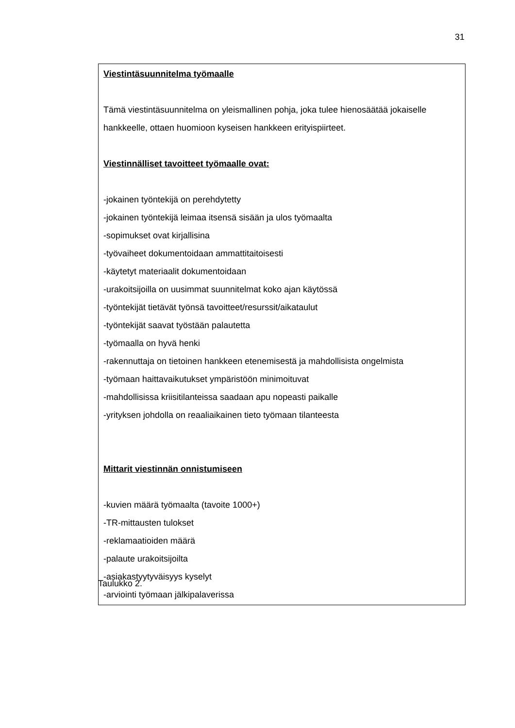31
| Viestintäsuunnitelma työmaalle Tämä viestintäsuunnitelma on yleismallinen pohja, joka tulee hienosäätää jokaiselle hankkeelle, ottaen huomioon kyseisen hankkeen erityispiirteet. Viestinnälliset tavoitteet työmaalle ovat: -jokainen työntekijä on perehdytetty -jokainen työntekijä leimaa itsensä sisään ja ulos työmaalta -sopimukset ovat kirjallisina -työvaiheet dokumentoidaan ammattitaitoisesti -käytetyt materiaalit dokumentoidaan -urakoitsijoilla on uusimmat suunnitelmat koko ajan käytössä -työntekijät tietävät työnsä tavoitteet/resurssit/aikataulut -työntekijät saavat työstään palautetta -työmaalla on hyvä henki -rakennuttaja on tietoinen hankkeen etenemisestä ja mahdollisista ongelmista -työmaan haittavaikutukset ympäristöön minimoituvat -mahdollisissa kriisitilanteissa saadaan apu nopeasti paikalle -yrityksen johdolla on reaaliaikainen tieto työmaan tilanteesta Mittarit viestinnän onnistumiseen -kuvien määrä työmaalta (tavoite 1000+) -TR-mittausten tulokset -reklamaatioiden määrä -palaute urakoitsijoilta -asiakastyytyväisyys kyselyt -arviointi työmaan jälkipalaverissa |
Taulukko 2.